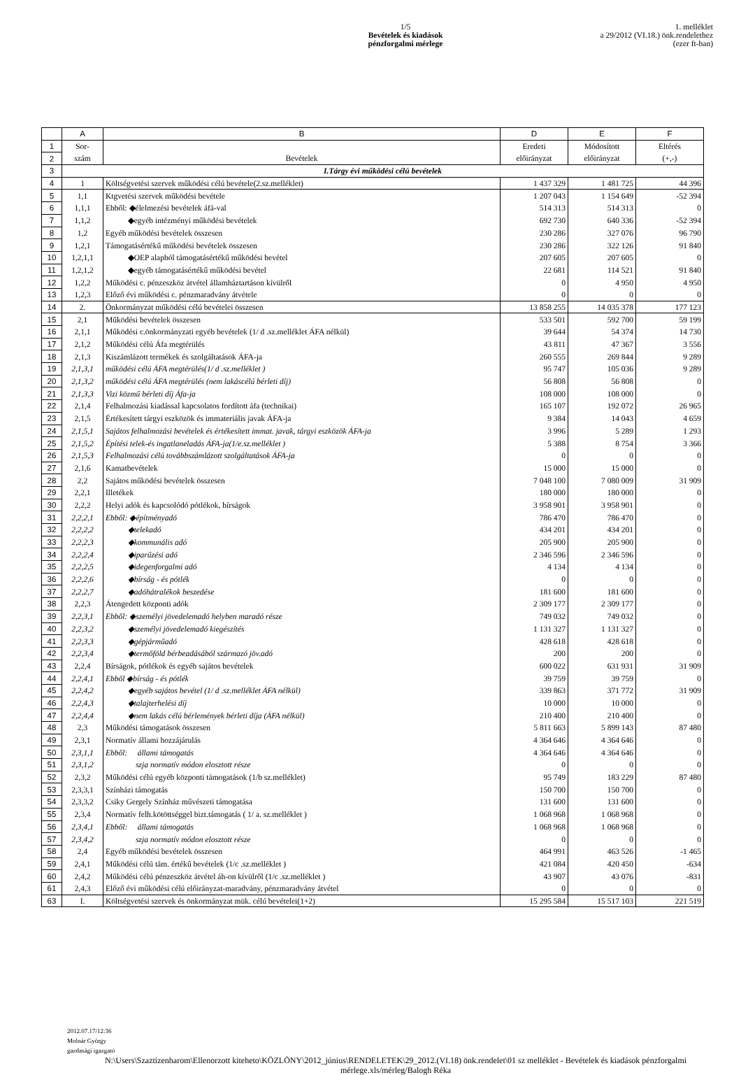1/5
Bevételek és kiadások
pénzforgalmi mérlege
1. melléklet
a 29/2012 (VI.18.) önk.rendelethez
(ezer ft-ban)
| | A | B | D | E | F |
| --- | --- | --- | --- | --- | --- |
| 1 | Sor- | | Eredeti | Módosított | Eltérés |
| 2 | szám | Bevételek | előirányzat | előirányzat | (+,-) |
| 3 | I.Tárgy évi működési célú bevételek | | | | |
| 4 | 1 | Költségvetési szervek működési célú bevétele(2.sz.melléklet) | 1 437 329 | 1 481 725 | 44 396 |
| 5 | 1,1 | Ktgvetési szervek működési bevétele | 1 207 043 | 1 154 649 | -52 394 |
| 6 | 1,1,1 | Ebből: ◆élelmezési bevételek áfá-val | 514 313 | 514 313 | 0 |
| 7 | 1,1,2 | ◆egyéb intézményi működési bevételek | 692 730 | 640 336 | -52 394 |
| 8 | 1,2 | Egyéb működési bevételek összesen | 230 286 | 327 076 | 96 790 |
| 9 | 1,2,1 | Támogatásértékű működési bevételek összesen | 230 286 | 322 126 | 91 840 |
| 10 | 1,2,1,1 | ◆OEP alapból támogatásértékű működési bevétel | 207 605 | 207 605 | 0 |
| 11 | 1,2,1,2 | ◆egyéb támogatásértékű működési bevétel | 22 681 | 114 521 | 91 840 |
| 12 | 1,2,2 | Működési c. pénzeszköz átvétel államháztartáson kívülről | 0 | 4 950 | 4 950 |
| 13 | 1,2,3 | Előző évi működési c. pénzmaradvány átvétele | 0 | 0 | 0 |
| 14 | 2. | Önkormányzat működési célú bevételei összesen | 13 858 255 | 14 035 378 | 177 123 |
| 15 | 2,1 | Működési bevételek összesen | 533 501 | 592 700 | 59 199 |
| 16 | 2,1,1 | Működési c.önkormányzati egyéb bevételek (1/ d .sz.melléklet ÁFA nélkül) | 39 644 | 54 374 | 14 730 |
| 17 | 2,1,2 | Működési célú Áfa megtérülés | 43 811 | 47 367 | 3 556 |
| 18 | 2,1,3 | Kiszámlázott termékek és szolgáltatások ÁFA-ja | 260 555 | 269 844 | 9 289 |
| 19 | 2,1,3,1 | működési célú ÁFA megtérülés(1/ d .sz.melléklet ) | 95 747 | 105 036 | 9 289 |
| 20 | 2,1,3,2 | működési célú ÁFA megtérülés (nem lakáscélú bérleti díj) | 56 808 | 56 808 | 0 |
| 21 | 2,1,3,3 | Vizi közmű bérleti díj Áfa-ja | 108 000 | 108 000 | 0 |
| 22 | 2,1,4 | Felhalmozási kiadással kapcsolatos fordított áfa (technikai) | 165 107 | 192 072 | 26 965 |
| 23 | 2,1,5 | Értékesített tárgyi eszközök és immateriális javak ÁFA-ja | 9 384 | 14 043 | 4 659 |
| 24 | 2,1,5,1 | Sajátos felhalmozási bevételek és értékesített immat. javak, tárgyi eszközök ÁFA-ja | 3 996 | 5 289 | 1 293 |
| 25 | 2,1,5,2 | Építési telek-és ingatlaneladás ÁFA-ja(1/e.sz.melléklet ) | 5 388 | 8 754 | 3 366 |
| 26 | 2,1,5,3 | Felhalmozási célú továbbszámlázott szolgáltatások ÁFA-ja | 0 | 0 | 0 |
| 27 | 2,1,6 | Kamatbevételek | 15 000 | 15 000 | 0 |
| 28 | 2,2 | Sajátos működési bevételek összesen | 7 048 100 | 7 080 009 | 31 909 |
| 29 | 2,2,1 | Illetékek | 180 000 | 180 000 | 0 |
| 30 | 2,2,2 | Helyi adók és kapcsolódó pótlékok, bírságok | 3 958 901 | 3 958 901 | 0 |
| 31 | 2,2,2,1 | Ebből: ◆építményadó | 786 470 | 786 470 | 0 |
| 32 | 2,2,2,2 | ◆telekadó | 434 201 | 434 201 | 0 |
| 33 | 2,2,2,3 | ◆kommunális adó | 205 900 | 205 900 | 0 |
| 34 | 2,2,2,4 | ◆iparűzési adó | 2 346 596 | 2 346 596 | 0 |
| 35 | 2,2,2,5 | ◆idegenforgalmi adó | 4 134 | 4 134 | 0 |
| 36 | 2,2,2,6 | ◆bírság - és pótlék | 0 | 0 | 0 |
| 37 | 2,2,2,7 | ◆adóhátralékok beszedése | 181 600 | 181 600 | 0 |
| 38 | 2,2,3 | Átengedett központi adók | 2 309 177 | 2 309 177 | 0 |
| 39 | 2,2,3,1 | Ebből: ◆személyi jövedelemadó helyben maradó része | 749 032 | 749 032 | 0 |
| 40 | 2,2,3,2 | ◆személyi jövedelemadó kiegészítés | 1 131 327 | 1 131 327 | 0 |
| 41 | 2,2,3,3 | ◆gépjárműadó | 428 618 | 428 618 | 0 |
| 42 | 2,2,3,4 | ◆termőföld bérbeadásából származó jöv.adó | 200 | 200 | 0 |
| 43 | 2,2,4 | Bírságok, pótlékok és egyéb sajátos bevételek | 600 022 | 631 931 | 31 909 |
| 44 | 2,2,4,1 | Ebből ◆bírság - és pótlék | 39 759 | 39 759 | 0 |
| 45 | 2,2,4,2 | ◆egyéb sajátos bevétel (1/ d .sz.melléklet ÁFA nélkül) | 339 863 | 371 772 | 31 909 |
| 46 | 2,2,4,3 | ◆talajterhelési díj | 10 000 | 10 000 | 0 |
| 47 | 2,2,4,4 | ◆nem lakás célú bérlemények bérleti díja (ÁFA nélkül) | 210 400 | 210 400 | 0 |
| 48 | 2,3 | Működési támogatások összesen | 5 811 663 | 5 899 143 | 87 480 |
| 49 | 2,3,1 | Normatív állami hozzájárulás | 4 364 646 | 4 364 646 | 0 |
| 50 | 2,3,1,1 | Ebből: állami támogatás | 4 364 646 | 4 364 646 | 0 |
| 51 | 2,3,1,2 | szja normatív módon elosztott része | 0 | 0 | 0 |
| 52 | 2,3,2 | Működési célú egyéb központi támogatások (1/b sz.melléklet) | 95 749 | 183 229 | 87 480 |
| 53 | 2,3,3,1 | Színházi támogatás | 150 700 | 150 700 | 0 |
| 54 | 2,3,3,2 | Csiky Gergely Színház művészeti támogatása | 131 600 | 131 600 | 0 |
| 55 | 2,3,4 | Normatív felh.kötöttséggel bizt.támogatás ( 1/ a. sz.melléklet ) | 1 068 968 | 1 068 968 | 0 |
| 56 | 2,3,4,1 | Ebből: állami támogatás | 1 068 968 | 1 068 968 | 0 |
| 57 | 2,3,4,2 | szja normatív módon elosztott része | 0 | 0 | 0 |
| 58 | 2,4 | Egyéb működési bevételek összesen | 464 991 | 463 526 | -1 465 |
| 59 | 2,4,1 | Működési célú tám. értékű bevételek (1/c .sz.melléklet ) | 421 084 | 420 450 | -634 |
| 60 | 2,4,2 | Működési célú pénzeszköz átvétel áh-on kívülről (1/c .sz.melléklet ) | 43 907 | 43 076 | -831 |
| 61 | 2,4,3 | Előző évi működési célú előirányzat-maradvány, pénzmaradvány átvétel | 0 | 0 | 0 |
| 63 | I. | Költségvetési szervek és önkormányzat mük. célú bevételei(1+2) | 15 295 584 | 15 517 103 | 221 519 |
2012.07.17/12:36
Molnár György
gazdasági igazgató
N:\Users\Szaztizenharom\Ellenorzott kiteheto\KÖZLÖNY\2012_június\RENDELETEK\29_2012.(VI.18) önk.rendelet\01 sz melléklet - Bevételek és kiadások pénzforgalmi mérlege.xls/mérleg/Balogh Réka